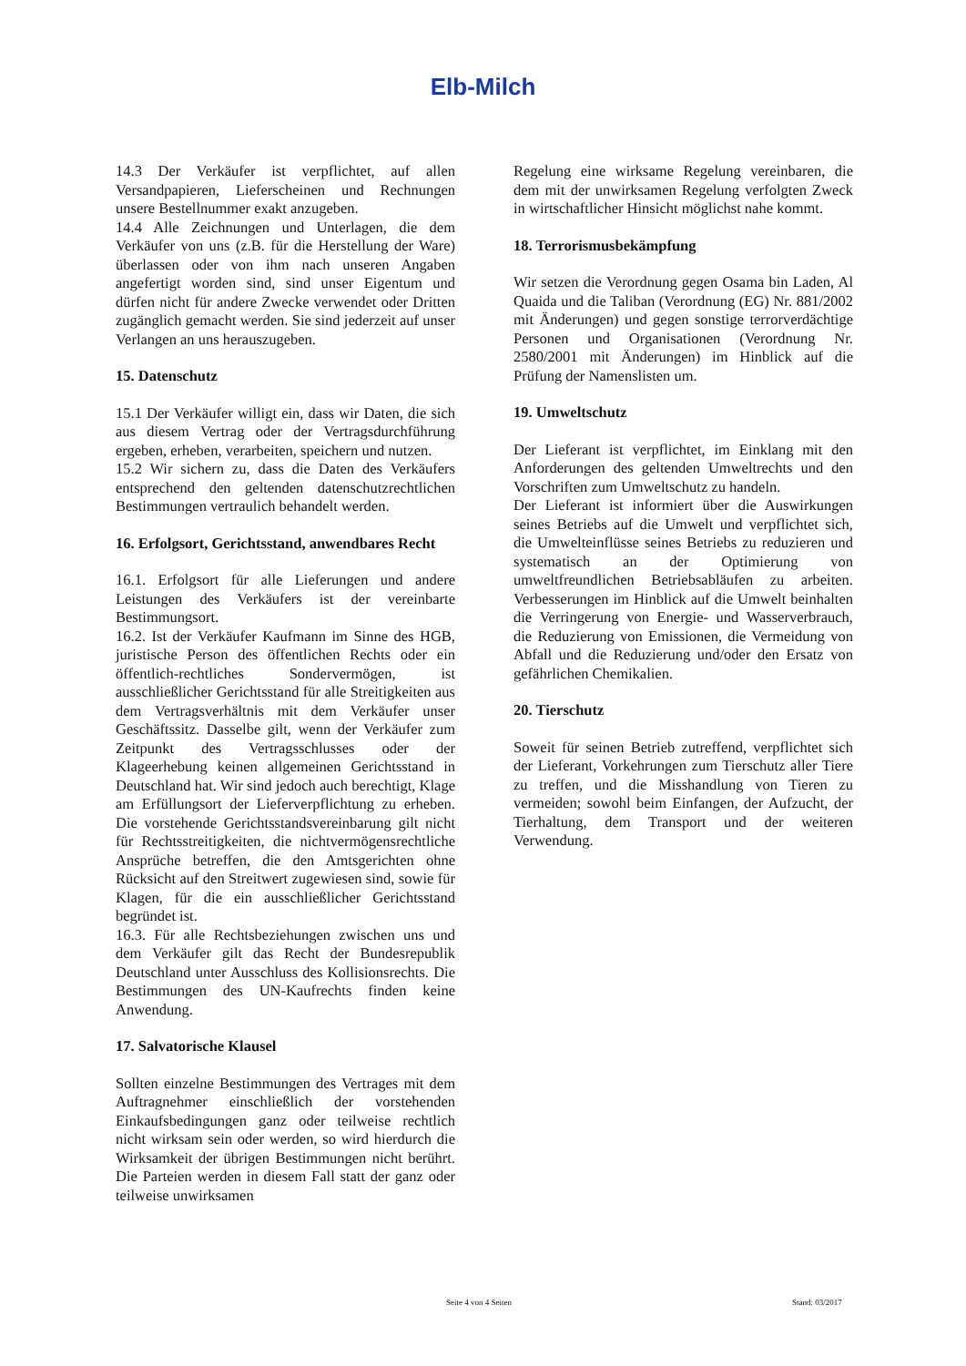Elb-Milch
14.3 Der Verkäufer ist verpflichtet, auf allen Versandpapieren, Lieferscheinen und Rechnungen unsere Bestellnummer exakt anzugeben.
14.4 Alle Zeichnungen und Unterlagen, die dem Verkäufer von uns (z.B. für die Herstellung der Ware) überlassen oder von ihm nach unseren Angaben angefertigt worden sind, sind unser Eigentum und dürfen nicht für andere Zwecke verwendet oder Dritten zugänglich gemacht werden. Sie sind jederzeit auf unser Verlangen an uns herauszugeben.
15. Datenschutz
15.1 Der Verkäufer willigt ein, dass wir Daten, die sich aus diesem Vertrag oder der Vertragsdurchführung ergeben, erheben, verarbeiten, speichern und nutzen.
15.2 Wir sichern zu, dass die Daten des Verkäufers entsprechend den geltenden datenschutzrechtlichen Bestimmungen vertraulich behandelt werden.
16. Erfolgsort, Gerichtsstand, anwendbares Recht
16.1. Erfolgsort für alle Lieferungen und andere Leistungen des Verkäufers ist der vereinbarte Bestimmungsort.
16.2. Ist der Verkäufer Kaufmann im Sinne des HGB, juristische Person des öffentlichen Rechts oder ein öffentlich-rechtliches Sondervermögen, ist ausschließlicher Gerichtsstand für alle Streitigkeiten aus dem Vertragsverhältnis mit dem Verkäufer unser Geschäftssitz. Dasselbe gilt, wenn der Verkäufer zum Zeitpunkt des Vertragsschlusses oder der Klageerhebung keinen allgemeinen Gerichtsstand in Deutschland hat. Wir sind jedoch auch berechtigt, Klage am Erfüllungsort der Lieferverpflichtung zu erheben. Die vorstehende Gerichtsstandsvereinbarung gilt nicht für Rechtsstreitigkeiten, die nichtvermögensrechtliche Ansprüche betreffen, die den Amtsgerichten ohne Rücksicht auf den Streitwert zugewiesen sind, sowie für Klagen, für die ein ausschließlicher Gerichtsstand begründet ist.
16.3. Für alle Rechtsbeziehungen zwischen uns und dem Verkäufer gilt das Recht der Bundesrepublik Deutschland unter Ausschluss des Kollisionsrechts. Die Bestimmungen des UN-Kaufrechts finden keine Anwendung.
17. Salvatorische Klausel
Sollten einzelne Bestimmungen des Vertrages mit dem Auftragnehmer einschließlich der vorstehenden Einkaufsbedingungen ganz oder teilweise rechtlich nicht wirksam sein oder werden, so wird hierdurch die Wirksamkeit der übrigen Bestimmungen nicht berührt. Die Parteien werden in diesem Fall statt der ganz oder teilweise unwirksamen
Regelung eine wirksame Regelung vereinbaren, die dem mit der unwirksamen Regelung verfolgten Zweck in wirtschaftlicher Hinsicht möglichst nahe kommt.
18. Terrorismusbekämpfung
Wir setzen die Verordnung gegen Osama bin Laden, Al Quaida und die Taliban (Verordnung (EG) Nr. 881/2002 mit Änderungen) und gegen sonstige terrorverdächtige Personen und Organisationen (Verordnung Nr. 2580/2001 mit Änderungen) im Hinblick auf die Prüfung der Namenslisten um.
19. Umweltschutz
Der Lieferant ist verpflichtet, im Einklang mit den Anforderungen des geltenden Umweltrechts und den Vorschriften zum Umweltschutz zu handeln.
Der Lieferant ist informiert über die Auswirkungen seines Betriebs auf die Umwelt und verpflichtet sich, die Umwelteinflüsse seines Betriebs zu reduzieren und systematisch an der Optimierung von umweltfreundlichen Betriebsabläufen zu arbeiten. Verbesserungen im Hinblick auf die Umwelt beinhalten die Verringerung von Energie- und Wasserverbrauch, die Reduzierung von Emissionen, die Vermeidung von Abfall und die Reduzierung und/oder den Ersatz von gefährlichen Chemikalien.
20. Tierschutz
Soweit für seinen Betrieb zutreffend, verpflichtet sich der Lieferant, Vorkehrungen zum Tierschutz aller Tiere zu treffen, und die Misshandlung von Tieren zu vermeiden; sowohl beim Einfangen, der Aufzucht, der Tierhaltung, dem Transport und der weiteren Verwendung.
Seite 4 von 4 Seiten Stand: 03/2017